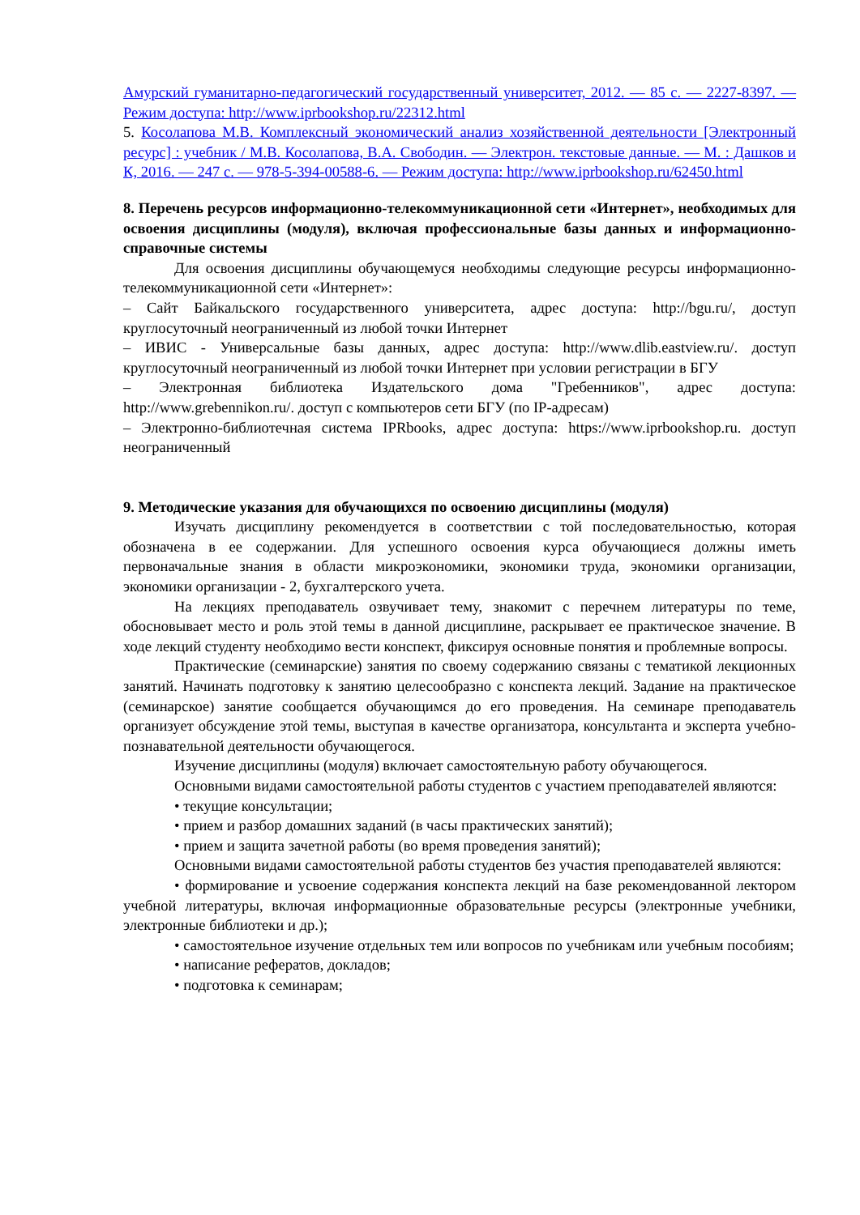Амурский гуманитарно-педагогический государственный университет, 2012. — 85 c. — 2227-8397. — Режим доступа: http://www.iprbookshop.ru/22312.html
5. Косолапова М.В. Комплексный экономический анализ хозяйственной деятельности [Электронный ресурс] : учебник / М.В. Косолапова, В.А. Свободин. — Электрон. текстовые данные. — М. : Дашков и К, 2016. — 247 c. — 978-5-394-00588-6. — Режим доступа: http://www.iprbookshop.ru/62450.html
8. Перечень ресурсов информационно-телекоммуникационной сети «Интернет», необходимых для освоения дисциплины (модуля), включая профессиональные базы данных и информационно-справочные системы
Для освоения дисциплины обучающемуся необходимы следующие ресурсы информационно-телекоммуникационной сети «Интернет»:
– Сайт Байкальского государственного университета, адрес доступа: http://bgu.ru/, доступ круглосуточный неограниченный из любой точки Интернет
– ИВИС - Универсальные базы данных, адрес доступа: http://www.dlib.eastview.ru/. доступ круглосуточный неограниченный из любой точки Интернет при условии регистрации в БГУ
– Электронная библиотека Издательского дома "Гребенников", адрес доступа: http://www.grebennikon.ru/. доступ с компьютеров сети БГУ (по IP-адресам)
– Электронно-библиотечная система IPRbooks, адрес доступа: https://www.iprbookshop.ru. доступ неограниченный
9. Методические указания для обучающихся по освоению дисциплины (модуля)
Изучать дисциплину рекомендуется в соответствии с той последовательностью, которая обозначена в ее содержании. Для успешного освоения курса обучающиеся должны иметь первоначальные знания в области микроэкономики, экономики труда, экономики организации, экономики организации - 2, бухгалтерского учета.
На лекциях преподаватель озвучивает тему, знакомит с перечнем литературы по теме, обосновывает место и роль этой темы в данной дисциплине, раскрывает ее практическое значение. В ходе лекций студенту необходимо вести конспект, фиксируя основные понятия и проблемные вопросы.
Практические (семинарские) занятия по своему содержанию связаны с тематикой лекционных занятий. Начинать подготовку к занятию целесообразно с конспекта лекций. Задание на практическое (семинарское) занятие сообщается обучающимся до его проведения. На семинаре преподаватель организует обсуждение этой темы, выступая в качестве организатора, консультанта и эксперта учебно-познавательной деятельности обучающегося.
Изучение дисциплины (модуля) включает самостоятельную работу обучающегося.
Основными видами самостоятельной работы студентов с участием преподавателей являются:
• текущие консультации;
• прием и разбор домашних заданий (в часы практических занятий);
• прием и защита зачетной работы (во время проведения занятий);
Основными видами самостоятельной работы студентов без участия преподавателей являются:
• формирование и усвоение содержания конспекта лекций на базе рекомендованной лектором учебной литературы, включая информационные образовательные ресурсы (электронные учебники, электронные библиотеки и др.);
• самостоятельное изучение отдельных тем или вопросов по учебникам или учебным пособиям;
• написание рефератов, докладов;
• подготовка к семинарам;